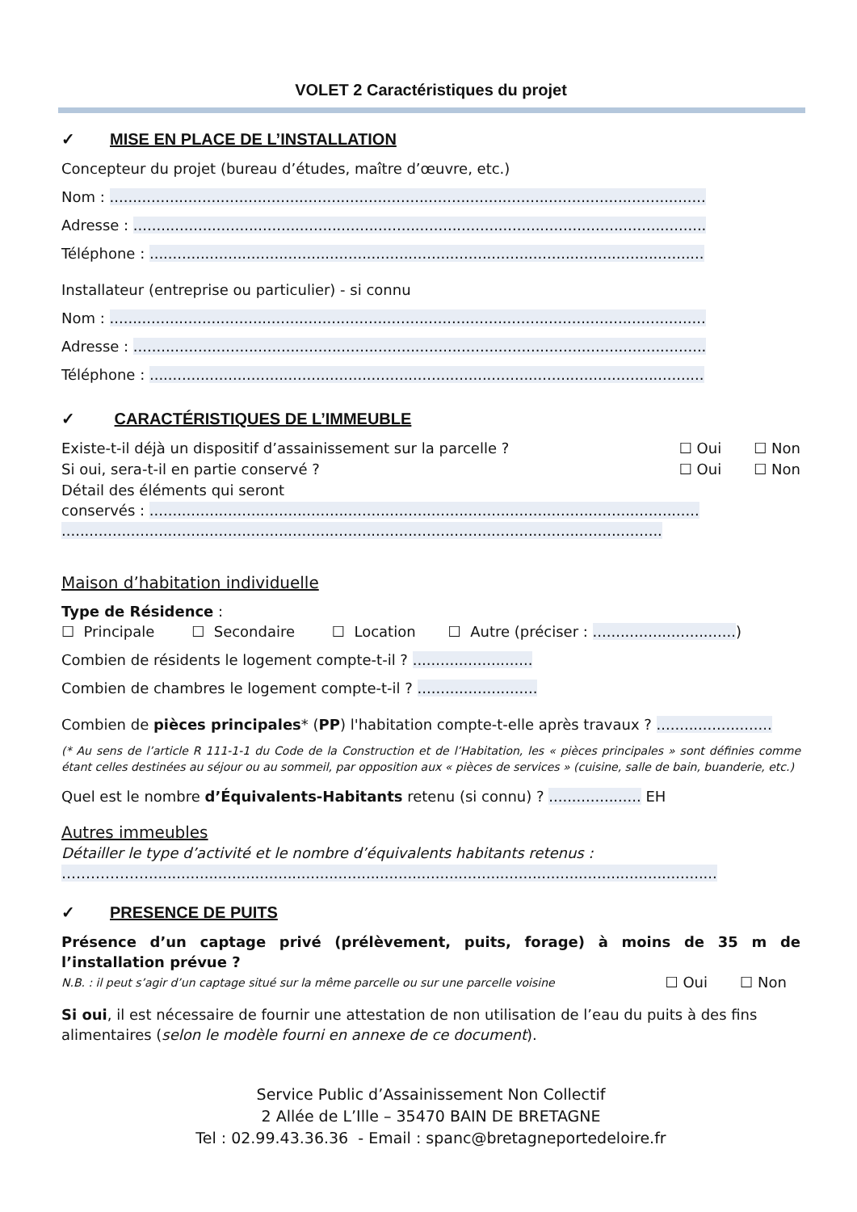VOLET 2 Caractéristiques du projet
✓ MISE EN PLACE DE L’INSTALLATION
Concepteur du projet (bureau d’études, maître d’œuvre, etc.)
Nom : .................................................................................................................................
Adresse : ............................................................................................................................
Téléphone : ........................................................................................................................
Installateur (entreprise ou particulier) - si connu
Nom : .................................................................................................................................
Adresse : ............................................................................................................................
Téléphone : ........................................................................................................................
✓ CARACTÉRISTIQUES DE L’IMMEUBLE
Existe-t-il déjà un dispositif d’assainissement sur la parcelle ? ☐ Oui ☐ Non
Si oui, sera-t-il en partie conservé ? ☐ Oui ☐ Non
Détail des éléments qui seront
conservés : .......................................................................................................................
..................................................................................................................................
Maison d’habitation individuelle
Type de Résidence :
☐ Principale ☐ Secondaire ☐ Location ☐ Autre (préciser : ...............................)
Combien de résidents le logement compte-t-il ? ..........................
Combien de chambres le logement compte-t-il ? ..........................
Combien de pièces principales* (PP) l'habitation compte-t-elle après travaux ? .........................
(* Au sens de l’article R 111-1-1 du Code de la Construction et de l’Habitation, les « pièces principales » sont définies comme étant celles destinées au séjour ou au sommeil, par opposition aux « pièces de services » (cuisine, salle de bain, buanderie, etc.)
Quel est le nombre d’Équivalents-Habitants retenu (si connu) ? .................... EH
Autres immeubles
Détailler le type d’activité et le nombre d’équivalents habitants retenus :
………………...........................................................................................................................
✓ PRESENCE DE PUITS
Présence d’un captage privé (prélèvement, puits, forage) à moins de 35 m de l’installation prévue ?
N.B. : il peut s’agir d’un captage situé sur la même parcelle ou sur une parcelle voisine ☐ Oui ☐ Non
Si oui, il est nécessaire de fournir une attestation de non utilisation de l’eau du puits à des fins alimentaires (selon le modèle fourni en annexe de ce document).
Service Public d’Assainissement Non Collectif
2 Allée de L’Ille – 35470 BAIN DE BRETAGNE
Tel : 02.99.43.36.36 - Email : spanc@bretagneportedeloire.fr